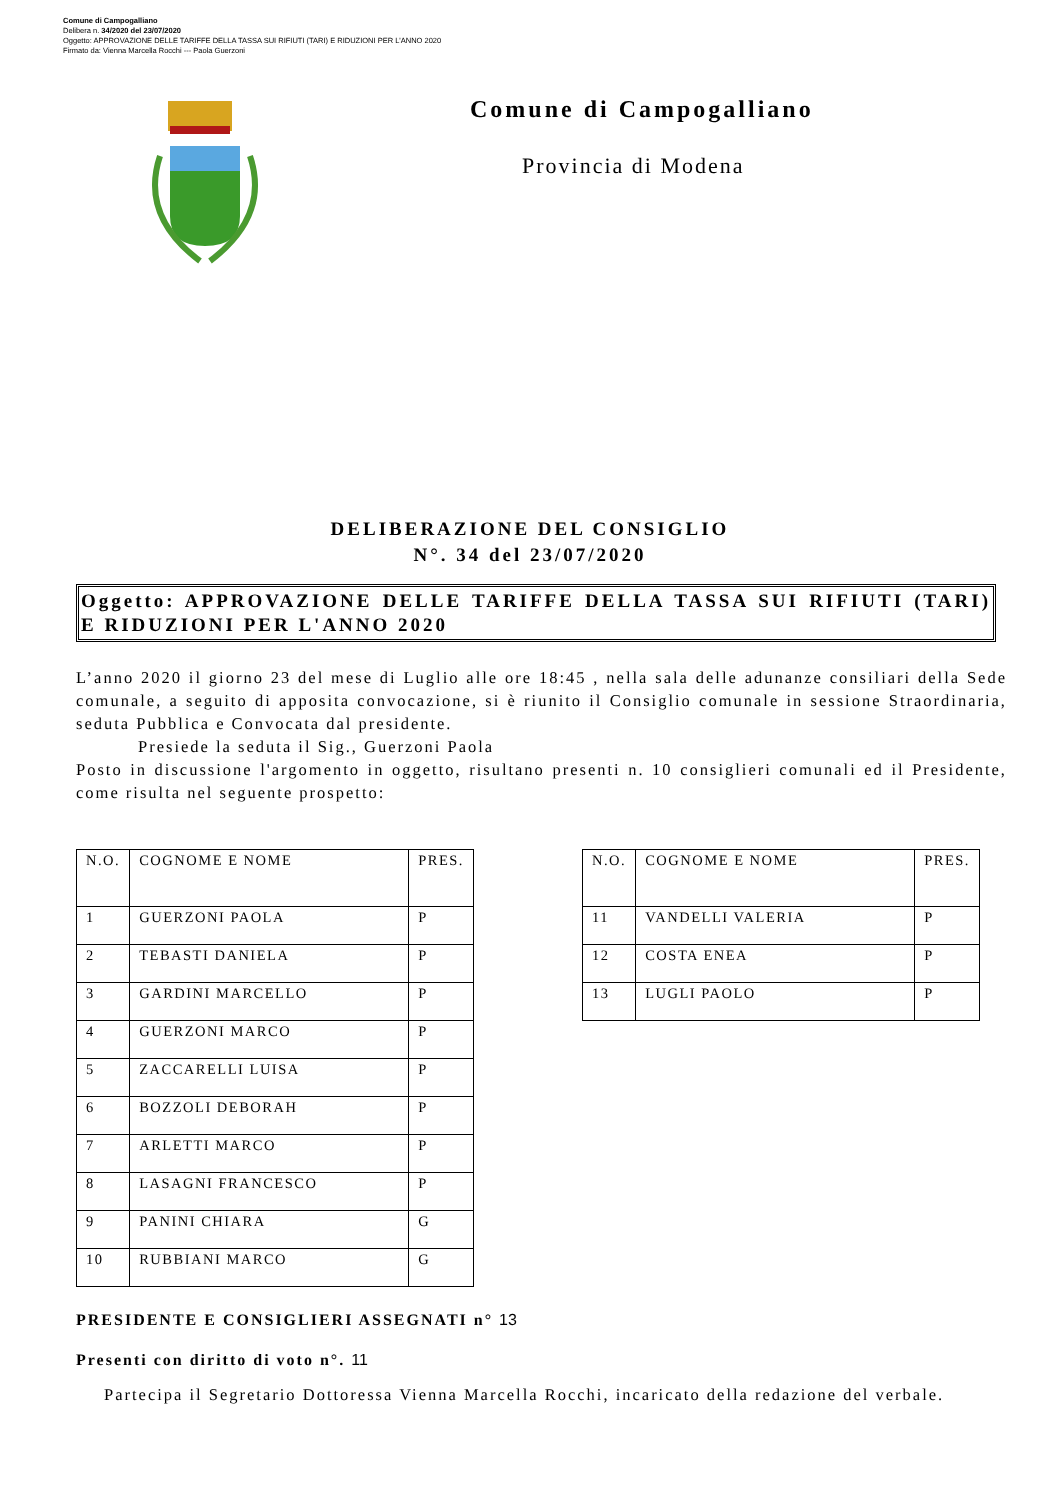Comune di Campogalliano
Delibera n. 34/2020 del 23/07/2020
Oggetto: APPROVAZIONE DELLE TARIFFE DELLA TASSA SUI RIFIUTI (TARI) E RIDUZIONI PER L'ANNO 2020
Firmato da: Vienna Marcella Rocchi --- Paola Guerzoni
Comune di Campogalliano
Provincia di Modena
DELIBERAZIONE DEL CONSIGLIO
N°. 34 del 23/07/2020
Oggetto: APPROVAZIONE DELLE TARIFFE DELLA TASSA SUI RIFIUTI (TARI) E RIDUZIONI PER L'ANNO 2020
L’anno 2020 il giorno 23 del mese di Luglio alle ore 18:45 , nella sala delle adunanze consiliari della Sede comunale, a seguito di apposita convocazione, si è riunito il Consiglio comunale in sessione Straordinaria, seduta Pubblica e Convocata dal presidente.
Presiede la seduta il Sig., Guerzoni Paola
Posto in discussione l'argomento in oggetto, risultano presenti n. 10 consiglieri comunali ed il Presidente, come risulta nel seguente prospetto:
| N.O. | COGNOME E NOME | PRES. |
| 1 | GUERZONI PAOLA | P |
| 2 | TEBASTI DANIELA | P |
| 3 | GARDINI MARCELLO | P |
| 4 | GUERZONI MARCO | P |
| 5 | ZACCARELLI LUISA | P |
| 6 | BOZZOLI DEBORAH | P |
| 7 | ARLETTI MARCO | P |
| 8 | LASAGNI FRANCESCO | P |
| 9 | PANINI CHIARA | G |
| 10 | RUBBIANI MARCO | G |
| N.O. | COGNOME E NOME | PRES. |
| 11 | VANDELLI VALERIA | P |
| 12 | COSTA ENEA | P |
| 13 | LUGLI PAOLO | P |
PRESIDENTE E CONSIGLIERI ASSEGNATI n° 13
Presenti con diritto di voto n°. 11
Partecipa il Segretario Dottoressa Vienna Marcella Rocchi, incaricato della redazione del verbale.